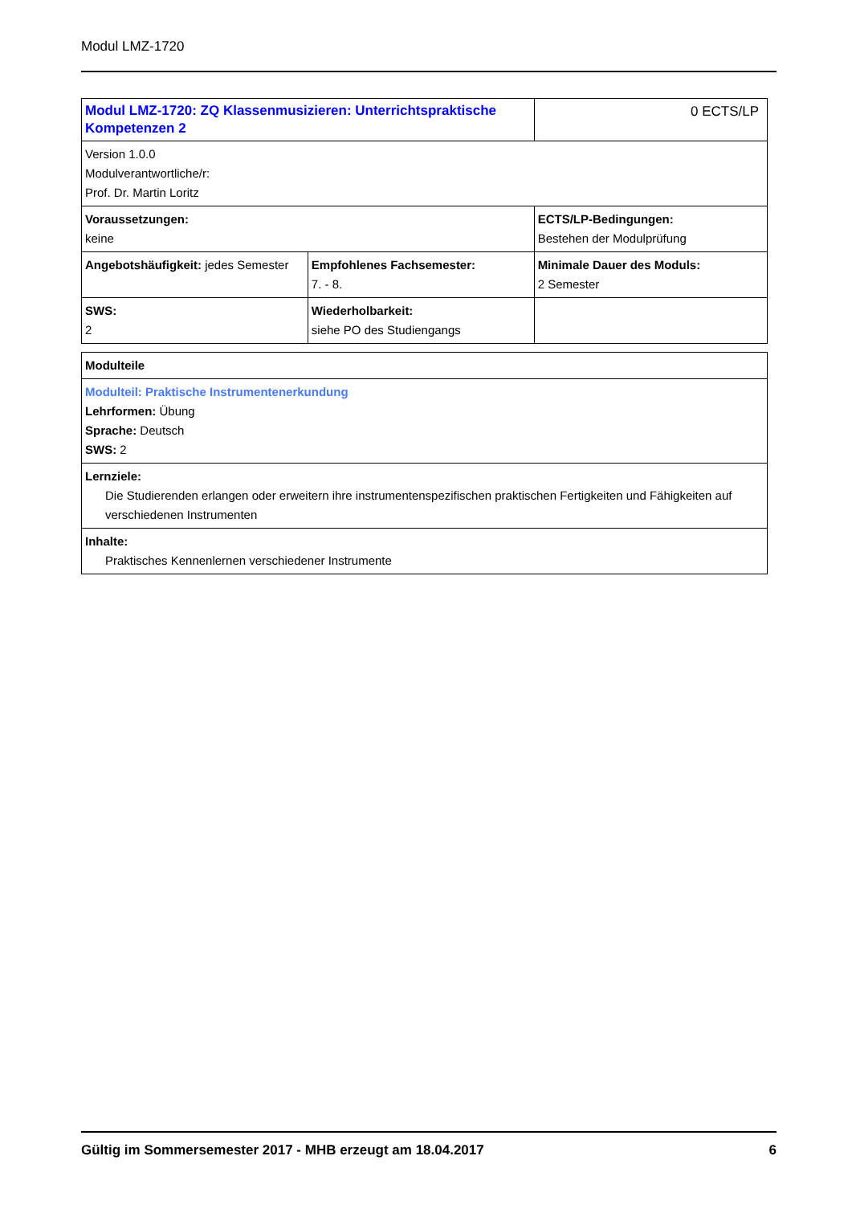Modul LMZ-1720
| Modul LMZ-1720: ZQ Klassenmusizieren: Unterrichtspraktische Kompetenzen 2 | | 0 ECTS/LP |
| Version 1.0.0 Modulverantwortliche/r: Prof. Dr. Martin Loritz | | |
| Voraussetzungen: keine | | ECTS/LP-Bedingungen: Bestehen der Modulprüfung |
| Angebotshäufigkeit: jedes Semester | Empfohlenes Fachsemester: 7. - 8. | Minimale Dauer des Moduls: 2 Semester |
| SWS: 2 | Wiederholbarkeit: siehe PO des Studiengangs | |
| Modulteile |
| Modulteil: Praktische Instrumentenerkundung Lehrformen: Übung Sprache: Deutsch SWS: 2 |
| Lernziele: Die Studierenden erlangen oder erweitern ihre instrumentenspezifischen praktischen Fertigkeiten und Fähigkeiten auf verschiedenen Instrumenten |
| Inhalte: Praktisches Kennenlernen verschiedener Instrumente |
Gültig im Sommersemester 2017 - MHB erzeugt am 18.04.2017 6